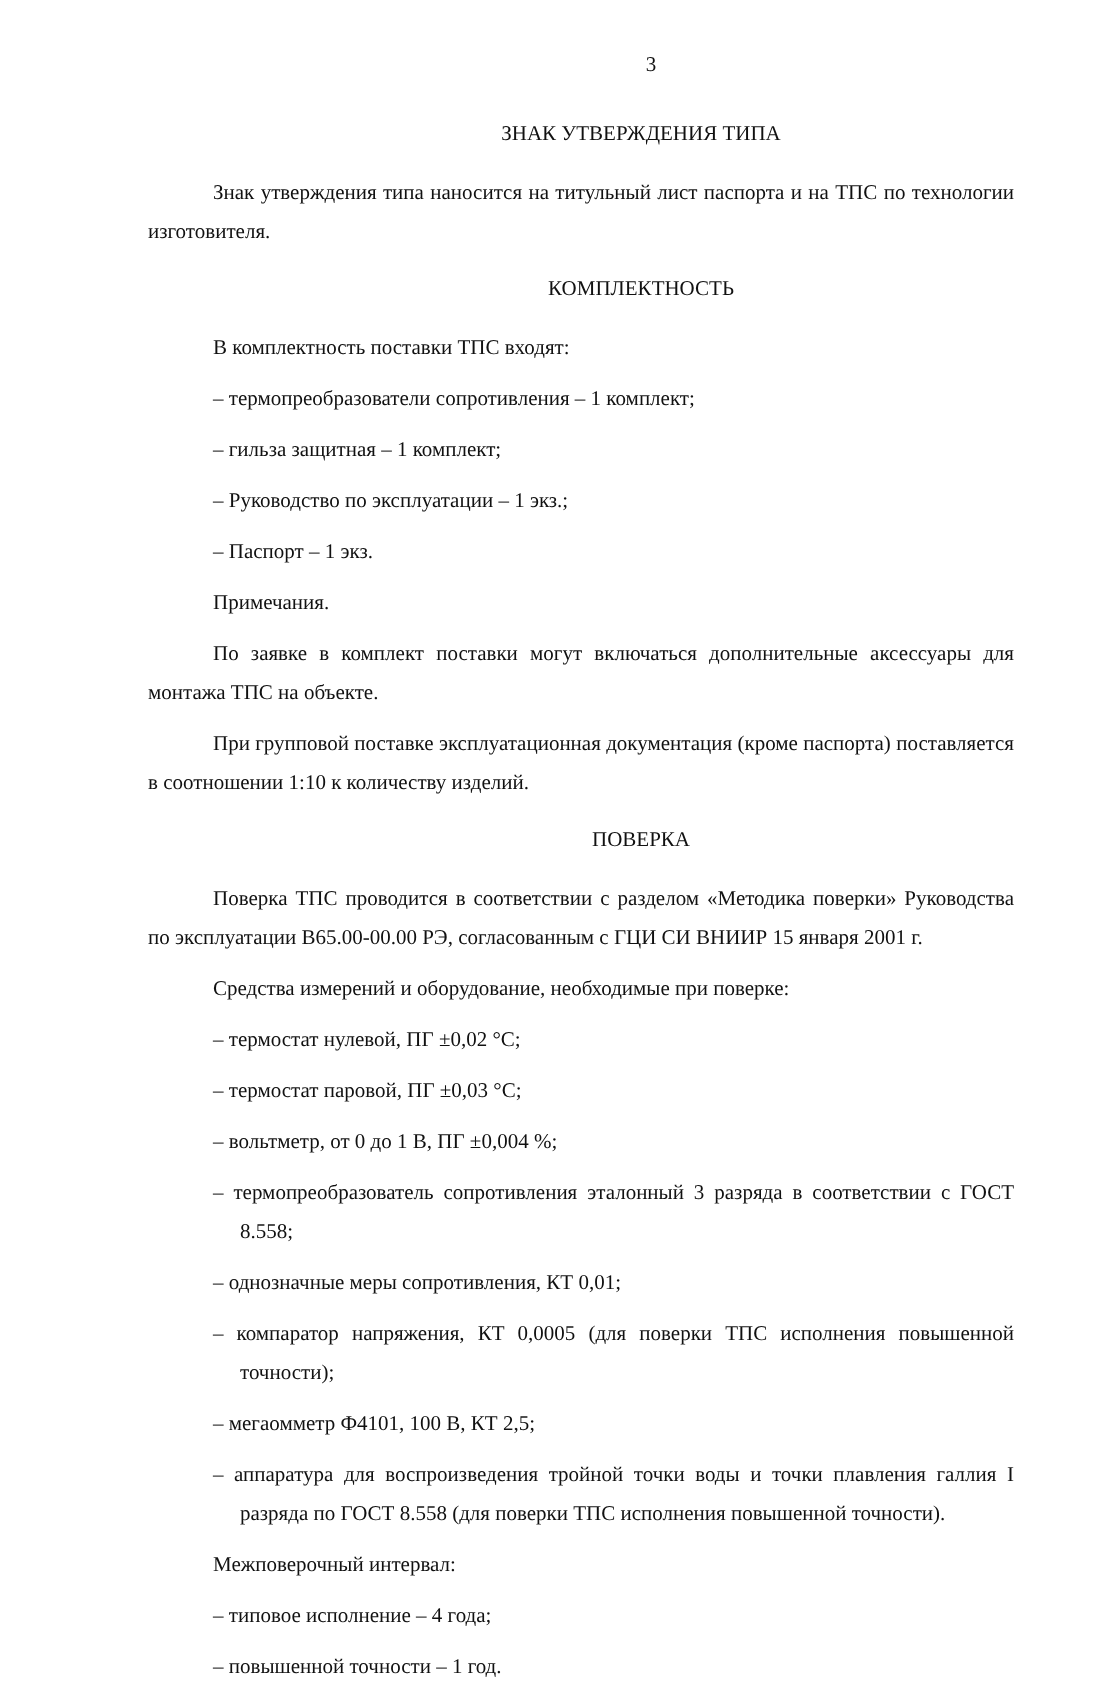3
ЗНАК УТВЕРЖДЕНИЯ ТИПА
Знак утверждения типа наносится на титульный лист паспорта и на ТПС по технологии изготовителя.
КОМПЛЕКТНОСТЬ
В комплектность поставки ТПС входят:
– термопреобразователи сопротивления – 1 комплект;
– гильза защитная – 1 комплект;
– Руководство по эксплуатации – 1 экз.;
– Паспорт – 1 экз.
Примечания.
По заявке в комплект поставки могут включаться дополнительные аксессуары для монтажа ТПС на объекте.
При групповой поставке эксплуатационная документация (кроме паспорта) поставляется в соотношении 1:10 к количеству изделий.
ПОВЕРКА
Поверка ТПС проводится в соответствии с разделом «Методика поверки» Руководства по эксплуатации В65.00-00.00 РЭ, согласованным с ГЦИ СИ ВНИИР 15 января 2001 г.
Средства измерений и оборудование, необходимые при поверке:
– термостат нулевой, ПГ ±0,02 °С;
– термостат паровой, ПГ ±0,03 °С;
– вольтметр, от 0 до 1 В, ПГ ±0,004 %;
– термопреобразователь сопротивления эталонный 3 разряда в соответствии с ГОСТ 8.558;
– однозначные меры сопротивления, КТ 0,01;
– компаратор напряжения, КТ 0,0005 (для поверки ТПС исполнения повышенной точности);
– мегаомметр Ф4101, 100 В, КТ 2,5;
– аппаратура для воспроизведения тройной точки воды и точки плавления галлия I разряда по ГОСТ 8.558 (для поверки ТПС исполнения повышенной точности).
Межповерочный интервал:
– типовое исполнение – 4 года;
– повышенной точности – 1 год.